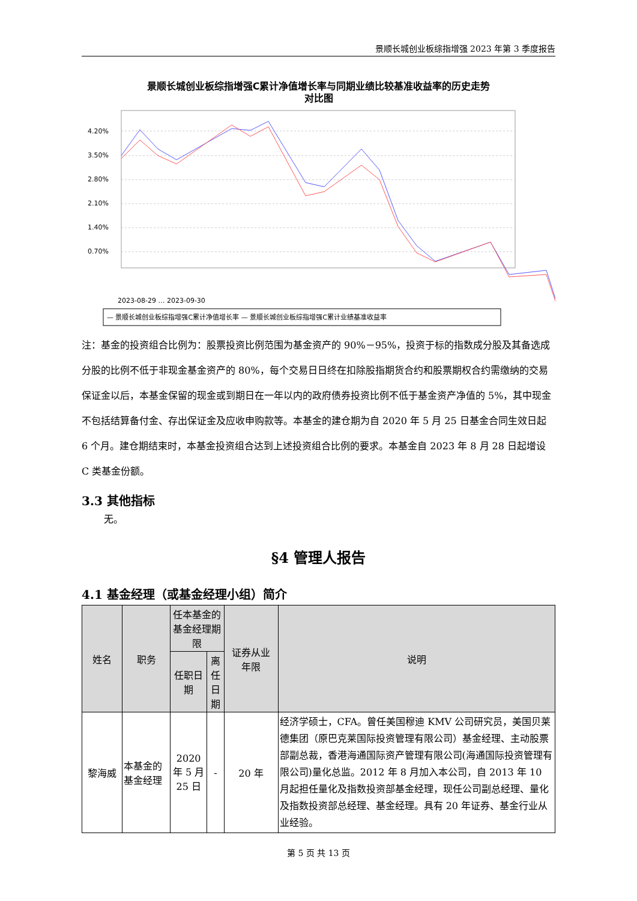景顺长城创业板综指增强 2023 年第 3 季度报告
景顺长城创业板综指增强C累计净值增长率与同期业绩比较基准收益率的历史走势
对比图
4.20%
3.50%
2.80%
2.10%
1.40%
0.70%
2023-08-29 … 2023-09-30
— 景顺长城创业板综指增强C累计净值增长率 — 景顺长城创业板综指增强C累计业绩基准收益率
注：基金的投资组合比例为：股票投资比例范围为基金资产的 90%－95%，投资于标的指数成分股及其备选成分股的比例不低于非现金基金资产的 80%，每个交易日日终在扣除股指期货合约和股票期权合约需缴纳的交易保证金以后，本基金保留的现金或到期日在一年以内的政府债券投资比例不低于基金资产净值的 5%，其中现金不包括结算备付金、存出保证金及应收申购款等。本基金的建仓期为自 2020 年 5 月 25 日基金合同生效日起 6 个月。建仓期结束时，本基金投资组合达到上述投资组合比例的要求。本基金自 2023 年 8 月 28 日起增设 C 类基金份额。
3.3 其他指标
无。
§4 管理人报告
4.1 基金经理（或基金经理小组）简介
| 姓名 | 职务 | 任本基金的基金经理期限 | | 证券从业 年限 | 说明 |
| --- | --- | --- | --- | --- | --- |
| | | 任职日期 | 离任日期 | | |
| 黎海威 | 本基金的基金经理 | 2020 年 5 月 25 日 | - | 20 年 | 经济学硕士，CFA。曾任美国穆迪 KMV 公司研究员，美国贝莱德集团（原巴克莱国际投资管理有限公司）基金经理、主动股票部副总裁，香港海通国际资产管理有限公司(海通国际投资管理有限公司)量化总监。2012 年 8 月加入本公司，自 2013 年 10 月起担任量化及指数投资部基金经理，现任公司副总经理、量化及指数投资部总经理、基金经理。具有 20 年证券、基金行业从业经验。 |
第 5 页 共 13 页